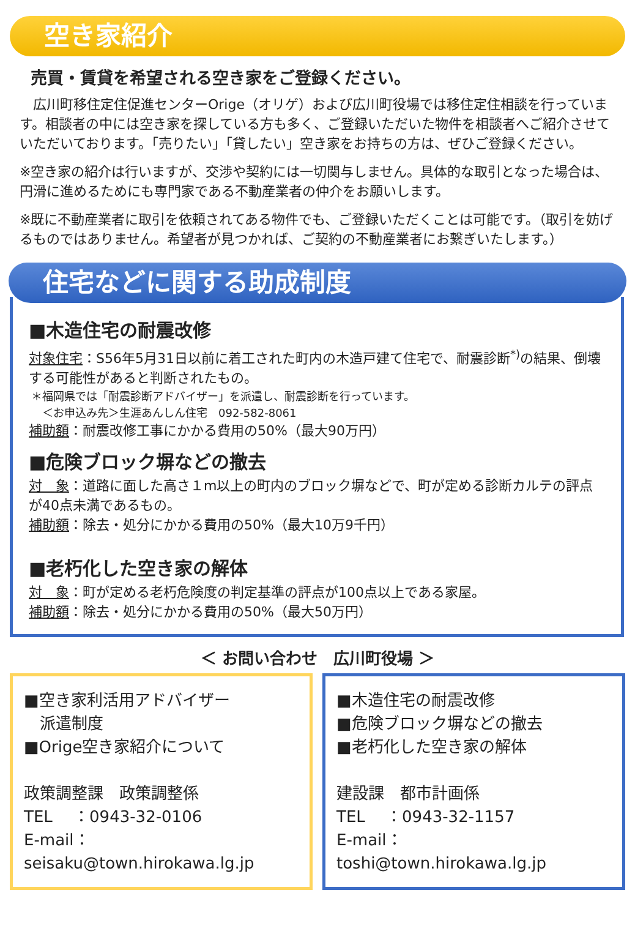空き家紹介
売買・賃貸を希望される空き家をご登録ください。
　広川町移住定住促進センターOrige（オリゲ）および広川町役場では移住定住相談を行っています。相談者の中には空き家を探している方も多く、ご登録いただいた物件を相談者へご紹介させていただいております。「売りたい」「貸したい」空き家をお持ちの方は、ぜひご登録ください。
※空き家の紹介は行いますが、交渉や契約には一切関与しません。具体的な取引となった場合は、円滑に進めるためにも専門家である不動産業者の仲介をお願いします。
※既に不動産業者に取引を依頼されてある物件でも、ご登録いただくことは可能です。（取引を妨げるものではありません。希望者が見つかれば、ご契約の不動産業者にお繋ぎいたします。）
住宅などに関する助成制度
■木造住宅の耐震改修
対象住宅：S56年5月31日以前に着工された町内の木造戸建て住宅で、耐震診断<sup>*)</sup>の結果、倒壊する可能性があると判断されたもの。
＊福岡県では「耐震診断アドバイザー」を派遣し、耐震診断を行っています。
　＜お申込み先＞生涯あんしん住宅　092-582-8061
補助額：耐震改修工事にかかる費用の50%（最大90万円）
■危険ブロック塀などの撤去
対　象：道路に面した高さ１m以上の町内のブロック塀などで、町が定める診断カルテの評点が40点未満であるもの。
補助額：除去・処分にかかる費用の50%（最大10万9千円）
■老朽化した空き家の解体
対　象：町が定める老朽危険度の判定基準の評点が100点以上である家屋。
補助額：除去・処分にかかる費用の50%（最大50万円）
＜ お問い合わせ　広川町役場 ＞
■空き家利活用アドバイザー
　派遣制度
■Orige空き家紹介について
政策調整課　政策調整係
TEL　 ：0943-32-0106
E-mail：seisaku@town.hirokawa.lg.jp
■木造住宅の耐震改修
■危険ブロック塀などの撤去
■老朽化した空き家の解体
建設課　都市計画係
TEL　 ：0943-32-1157
E-mail：toshi@town.hirokawa.lg.jp